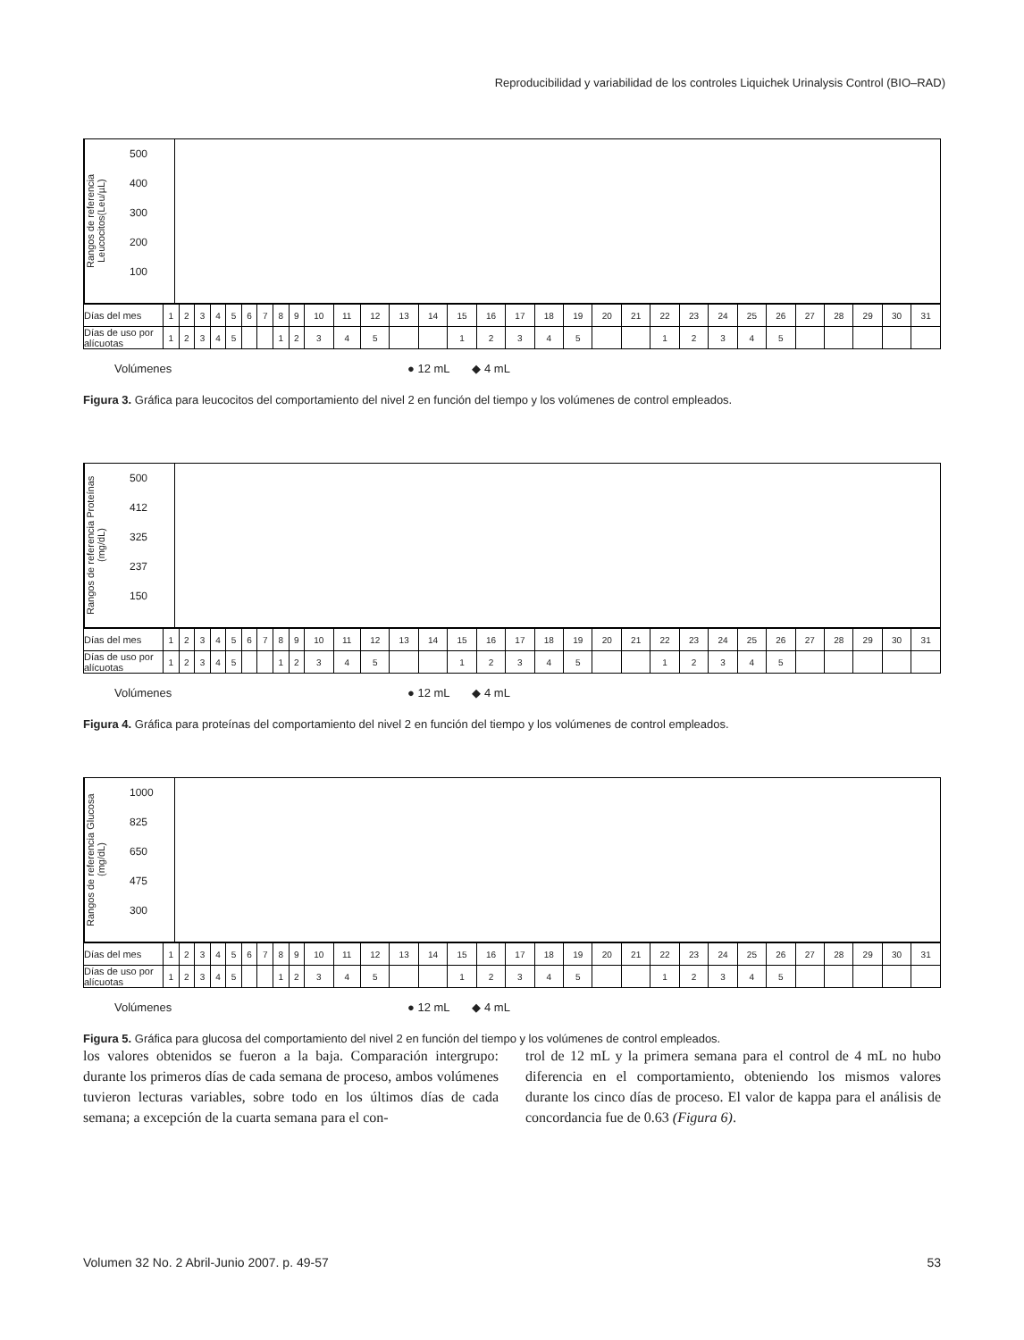Reproducibilidad y variabilidad de los controles Liquichek Urinalysis Control (BIO–RAD)
Rangos de referencia Leucocitos(Leu/µL)
500
400
300
200
100
| Días del mes | 1 | 2 | 3 | 4 | 5 | 6 | 7 | 8 | 9 | 10 | 11 | 12 | 13 | 14 | 15 | 16 | 17 | 18 | 19 | 20 | 21 | 22 | 23 | 24 | 25 | 26 | 27 | 28 | 29 | 30 | 31 |
| Días de uso por alícuotas | 1 | 2 | 3 | 4 | 5 | | | 1 | 2 | 3 | 4 | 5 | | | 1 | 2 | 3 | 4 | 5 | | | 1 | 2 | 3 | 4 | 5 | | | | | |
Volúmenes ● 12 mL ◆ 4 mL
Figura 3. Gráfica para leucocitos del comportamiento del nivel 2 en función del tiempo y los volúmenes de control empleados.
Rangos de referencia Proteínas (mg/dL)
500
412
325
237
150
| Días del mes | 1 | 2 | 3 | 4 | 5 | 6 | 7 | 8 | 9 | 10 | 11 | 12 | 13 | 14 | 15 | 16 | 17 | 18 | 19 | 20 | 21 | 22 | 23 | 24 | 25 | 26 | 27 | 28 | 29 | 30 | 31 |
| Días de uso por alícuotas | 1 | 2 | 3 | 4 | 5 | | | 1 | 2 | 3 | 4 | 5 | | | 1 | 2 | 3 | 4 | 5 | | | 1 | 2 | 3 | 4 | 5 | | | | | |
Volúmenes ● 12 mL ◆ 4 mL
Figura 4. Gráfica para proteínas del comportamiento del nivel 2 en función del tiempo y los volúmenes de control empleados.
Rangos de referencia Glucosa (mg/dL)
1000
825
650
475
300
| Días del mes | 1 | 2 | 3 | 4 | 5 | 6 | 7 | 8 | 9 | 10 | 11 | 12 | 13 | 14 | 15 | 16 | 17 | 18 | 19 | 20 | 21 | 22 | 23 | 24 | 25 | 26 | 27 | 28 | 29 | 30 | 31 |
| Días de uso por alícuotas | 1 | 2 | 3 | 4 | 5 | | | 1 | 2 | 3 | 4 | 5 | | | 1 | 2 | 3 | 4 | 5 | | | 1 | 2 | 3 | 4 | 5 | | | | | |
Volúmenes ● 12 mL ◆ 4 mL
Figura 5. Gráfica para glucosa del comportamiento del nivel 2 en función del tiempo y los volúmenes de control empleados.
los valores obtenidos se fueron a la baja. Comparación intergrupo: durante los primeros días de cada semana de proceso, ambos volúmenes tuvieron lecturas variables, sobre todo en los últimos días de cada semana; a excepción de la cuarta semana para el con-
trol de 12 mL y la primera semana para el control de 4 mL no hubo diferencia en el comportamiento, obteniendo los mismos valores durante los cinco días de proceso. El valor de kappa para el análisis de concordancia fue de 0.63 (Figura 6).
Volumen 32 No. 2 Abril-Junio 2007. p. 49-57 53